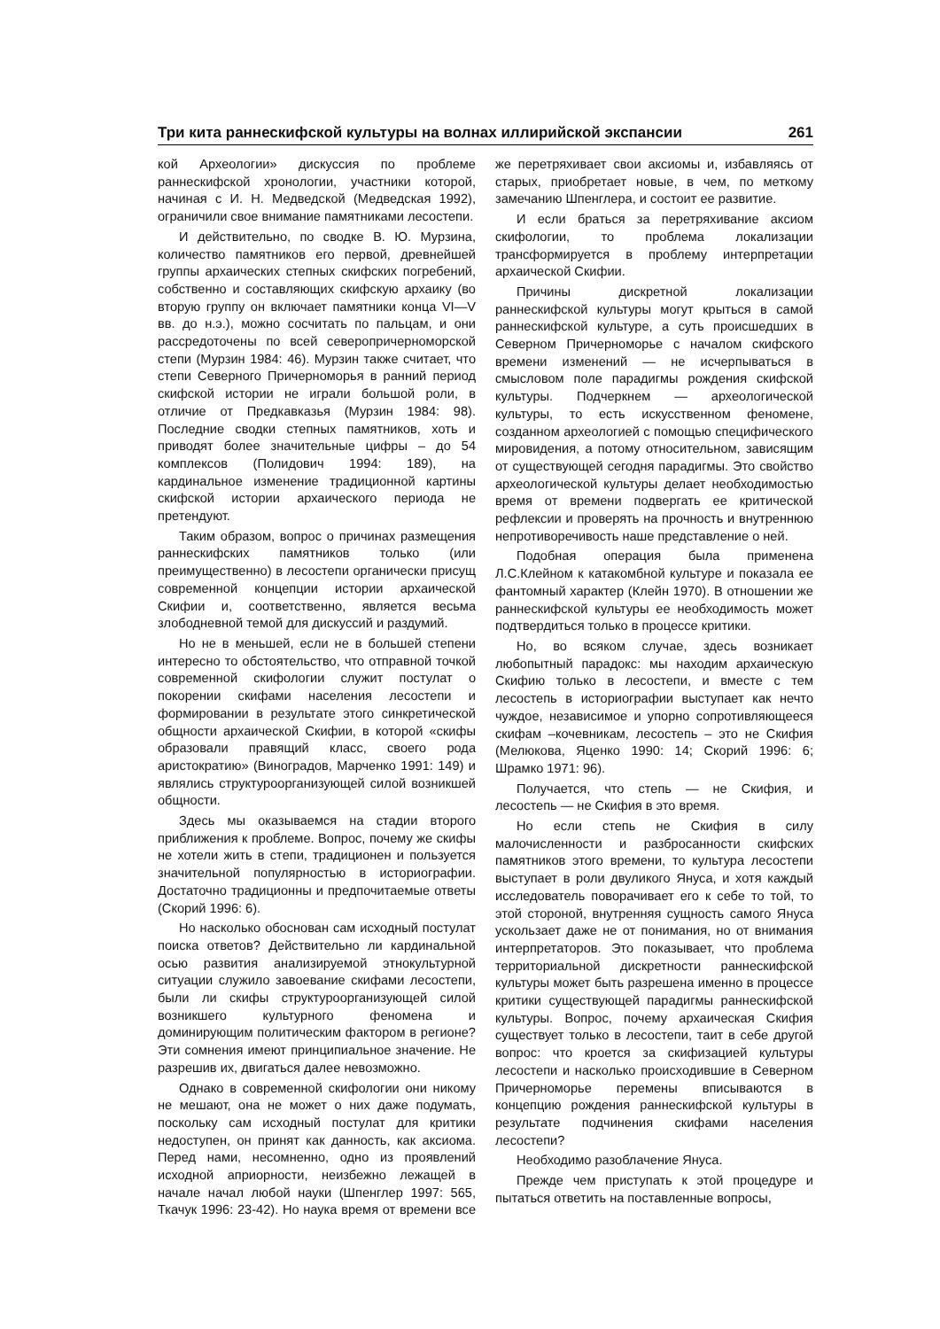Три кита раннескифской культуры на волнах иллирийской экспансии 261
кой Археологии» дискуссия по проблеме раннескифской хронологии, участники которой, начиная с И. Н. Медведской (Медведская 1992), ограничили свое внимание памятниками лесостепи.
И действительно, по сводке В. Ю. Мурзина, количество памятников его первой, древнейшей группы архаических степных скифских погребений, собственно и составляющих скифскую архаику (во вторую группу он включает памятники конца VI—V вв. до н.э.), можно сосчитать по пальцам, и они рассредоточены по всей северопричерноморской степи (Мурзин 1984: 46). Мурзин также считает, что степи Северного Причерноморья в ранний период скифской истории не играли большой роли, в отличие от Предкавказья (Мурзин 1984: 98). Последние сводки степных памятников, хоть и приводят более значительные цифры – до 54 комплексов (Полидович 1994: 189), на кардинальное изменение традиционной картины скифской истории архаического периода не претендуют.
Таким образом, вопрос о причинах размещения раннескифских памятников только (или преимущественно) в лесостепи органически присущ современной концепции истории архаической Скифии и, соответственно, является весьма злободневной темой для дискуссий и раздумий.
Но не в меньшей, если не в большей степени интересно то обстоятельство, что отправной точкой современной скифологии служит постулат о покорении скифами населения лесостепи и формировании в результате этого синкретической общности архаической Скифии, в которой «скифы образовали правящий класс, своего рода аристократию» (Виноградов, Марченко 1991: 149) и являлись структуроорганизующей силой возникшей общности.
Здесь мы оказываемся на стадии второго приближения к проблеме. Вопрос, почему же скифы не хотели жить в степи, традиционен и пользуется значительной популярностью в историографии. Достаточно традиционны и предпочитаемые ответы (Скорий 1996: 6).
Но насколько обоснован сам исходный постулат поиска ответов? Действительно ли кардинальной осью развития анализируемой этнокультурной ситуации служило завоевание скифами лесостепи, были ли скифы структуроорганизующей силой возникшего культурного феномена и доминирующим политическим фактором в регионе? Эти сомнения имеют принципиальное значение. Не разрешив их, двигаться далее невозможно.
Однако в современной скифологии они никому не мешают, она не может о них даже подумать, поскольку сам исходный постулат для критики недоступен, он принят как данность, как аксиома. Перед нами, несомненно, одно из проявлений исходной априорности, неизбежно лежащей в начале начал любой науки (Шпенглер 1997: 565, Ткачук 1996: 23-42). Но наука время от времени все же перетряхивает свои аксиомы и, избавляясь от старых, приобретает новые, в чем, по меткому замечанию Шпенглера, и состоит ее развитие.
И если браться за перетряхивание аксиом скифологии, то проблема локализации трансформируется в проблему интерпретации архаической Скифии.
Причины дискретной локализации раннескифской культуры могут крыться в самой раннескифской культуре, а суть происшедших в Северном Причерноморье с началом скифского времени изменений — не исчерпываться в смысловом поле парадигмы рождения скифской культуры. Подчеркнем — археологической культуры, то есть искусственном феномене, созданном археологией с помощью специфического мировидения, а потому относительном, зависящим от существующей сегодня парадигмы. Это свойство археологической культуры делает необходимостью время от времени подвергать ее критической рефлексии и проверять на прочность и внутреннюю непротиворечивость наше представление о ней.
Подобная операция была применена Л.С.Клейном к катакомбной культуре и показала ее фантомный характер (Клейн 1970). В отношении же раннескифской культуры ее необходимость может подтвердиться только в процессе критики.
Но, во всяком случае, здесь возникает любопытный парадокс: мы находим архаическую Скифию только в лесостепи, и вместе с тем лесостепь в историографии выступает как нечто чуждое, независимое и упорно сопротивляющееся скифам –кочевникам, лесостепь – это не Скифия (Мелюкова, Яценко 1990: 14; Скорий 1996: 6; Шрамко 1971: 96).
Получается, что степь — не Скифия, и лесостепь — не Скифия в это время.
Но если степь не Скифия в силу малочисленности и разбросанности скифских памятников этого времени, то культура лесостепи выступает в роли двуликого Януса, и хотя каждый исследователь поворачивает его к себе то той, то этой стороной, внутренняя сущность самого Януса ускользает даже не от понимания, но от внимания интерпретаторов. Это показывает, что проблема территориальной дискретности раннескифской культуры может быть разрешена именно в процессе критики существующей парадигмы раннескифской культуры. Вопрос, почему архаическая Скифия существует только в лесостепи, таит в себе другой вопрос: что кроется за скифизацией культуры лесостепи и насколько происходившие в Северном Причерноморье перемены вписываются в концепцию рождения раннескифской культуры в результате подчинения скифами населения лесостепи?
Необходимо разоблачение Януса.
Прежде чем приступать к этой процедуре и пытаться ответить на поставленные вопросы,